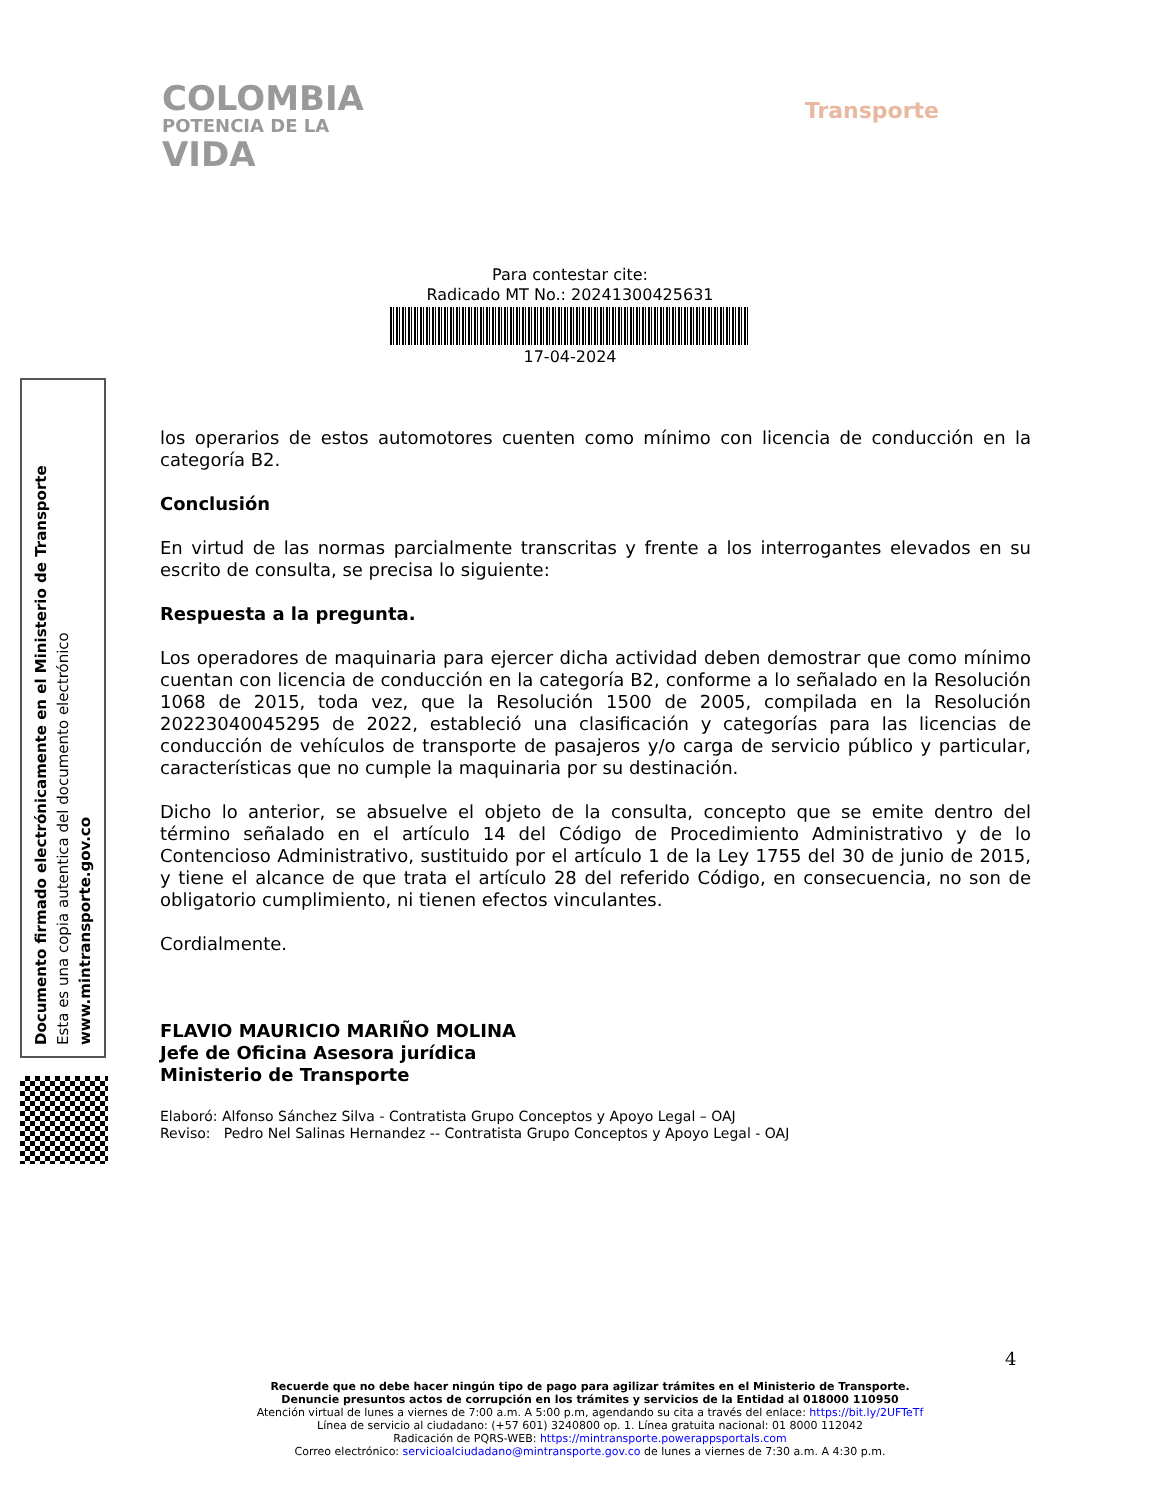COLOMBIA
POTENCIA DE LA
VIDA
Transporte
Para contestar cite:
Radicado MT No.: 20241300425631
17-04-2024
los operarios de estos automotores cuenten como mínimo con licencia de conducción en la categoría B2.
Conclusión
En virtud de las normas parcialmente transcritas y frente a los interrogantes elevados en su escrito de consulta, se precisa lo siguiente:
Respuesta a la pregunta.
Los operadores de maquinaria para ejercer dicha actividad deben demostrar que como mínimo cuentan con licencia de conducción en la categoría B2, conforme a lo señalado en la Resolución 1068 de 2015, toda vez, que la Resolución 1500 de 2005, compilada en la Resolución 20223040045295 de 2022, estableció una clasificación y categorías para las licencias de conducción de vehículos de transporte de pasajeros y/o carga de servicio público y particular, características que no cumple la maquinaria por su destinación.
Dicho lo anterior, se absuelve el objeto de la consulta, concepto que se emite dentro del término señalado en el artículo 14 del Código de Procedimiento Administrativo y de lo Contencioso Administrativo, sustituido por el artículo 1 de la Ley 1755 del 30 de junio de 2015, y tiene el alcance de que trata el artículo 28 del referido Código, en consecuencia, no son de obligatorio cumplimiento, ni tienen efectos vinculantes.
Cordialmente.
FLAVIO MAURICIO MARIÑO MOLINA
Jefe de Oficina Asesora jurídica
Ministerio de Transporte
Elaboró: Alfonso Sánchez Silva - Contratista Grupo Conceptos y Apoyo Legal – OAJ
Reviso: Pedro Nel Salinas Hernandez -- Contratista Grupo Conceptos y Apoyo Legal - OAJ
Documento firmado electrónicamente en el Ministerio de Transporte
Esta es una copia autentica del documento electrónico
www.mintransporte.gov.co
4
Recuerde que no debe hacer ningún tipo de pago para agilizar trámites en el Ministerio de Transporte.
Denuncie presuntos actos de corrupción en los trámites y servicios de la Entidad al 018000 110950
Atención virtual de lunes a viernes de 7:00 a.m. A 5:00 p.m, agendando su cita a través del enlace: https://bit.ly/2UFTeTf
Línea de servicio al ciudadano: (+57 601) 3240800 op. 1. Línea gratuita nacional: 01 8000 112042
Radicación de PQRS-WEB: https://mintransporte.powerappsportals.com
Correo electrónico: servicioalciudadano@mintransporte.gov.co de lunes a viernes de 7:30 a.m. A 4:30 p.m.